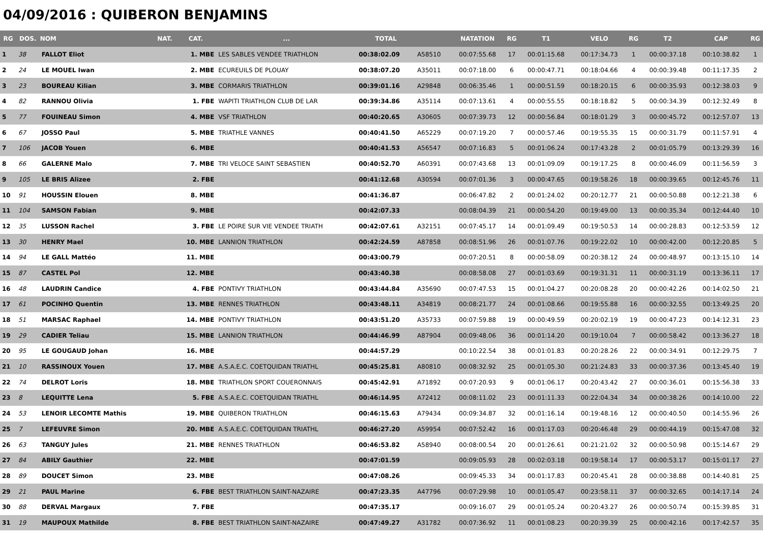04/09/2016 : QUIBERON BENJAMINS
| RG | DOS. | NOM | NAT. | CAT. | ... | TOTAL | | NATATION | RG | T1 | VELO | RG | T2 | CAP | RG |
| --- | --- | --- | --- | --- | --- | --- | --- | --- | --- | --- | --- | --- | --- | --- | --- |
| 1 | 38 | FALLOT Eliot | | 1. MBE | LES SABLES VENDEE TRIATHLON | 00:38:02.09 | A58510 | 00:07:55.68 | 17 | 00:01:15.68 | 00:17:34.73 | 1 | 00:00:37.18 | 00:10:38.82 | 1 |
| 2 | 24 | LE MOUEL Iwan | | 2. MBE | ECUREUILS DE PLOUAY | 00:38:07.20 | A35011 | 00:07:18.00 | 6 | 00:00:47.71 | 00:18:04.66 | 4 | 00:00:39.48 | 00:11:17.35 | 2 |
| 3 | 23 | BOUREAU Kilian | | 3. MBE | CORMARIS TRIATHLON | 00:39:01.16 | A29848 | 00:06:35.46 | 1 | 00:00:51.59 | 00:18:20.15 | 6 | 00:00:35.93 | 00:12:38.03 | 9 |
| 4 | 82 | RANNOU Olivia | | 1. FBE | WAPITI TRIATHLON CLUB DE LAR | 00:39:34.86 | A35114 | 00:07:13.61 | 4 | 00:00:55.55 | 00:18:18.82 | 5 | 00:00:34.39 | 00:12:32.49 | 8 |
| 5 | 77 | FOUINEAU Simon | | 4. MBE | VSF TRIATHLON | 00:40:20.65 | A30605 | 00:07:39.73 | 12 | 00:00:56.84 | 00:18:01.29 | 3 | 00:00:45.72 | 00:12:57.07 | 13 |
| 6 | 67 | JOSSO Paul | | 5. MBE | TRIATHLE VANNES | 00:40:41.50 | A65229 | 00:07:19.20 | 7 | 00:00:57.46 | 00:19:55.35 | 15 | 00:00:31.79 | 00:11:57.91 | 4 |
| 7 | 106 | JACOB Youen | | 6. MBE | | 00:40:41.53 | A56547 | 00:07:16.83 | 5 | 00:01:06.24 | 00:17:43.28 | 2 | 00:01:05.79 | 00:13:29.39 | 16 |
| 8 | 66 | GALERNE Malo | | 7. MBE | TRI VELOCE SAINT SEBASTIEN | 00:40:52.70 | A60391 | 00:07:43.68 | 13 | 00:01:09.09 | 00:19:17.25 | 8 | 00:00:46.09 | 00:11:56.59 | 3 |
| 9 | 105 | LE BRIS Alizee | | 2. FBE | | 00:41:12.68 | A30594 | 00:07:01.36 | 3 | 00:00:47.65 | 00:19:58.26 | 18 | 00:00:39.65 | 00:12:45.76 | 11 |
| 10 | 91 | HOUSSIN Elouen | | 8. MBE | | 00:41:36.87 | | 00:06:47.82 | 2 | 00:01:24.02 | 00:20:12.77 | 21 | 00:00:50.88 | 00:12:21.38 | 6 |
| 11 | 104 | SAMSON Fabian | | 9. MBE | | 00:42:07.33 | | 00:08:04.39 | 21 | 00:00:54.20 | 00:19:49.00 | 13 | 00:00:35.34 | 00:12:44.40 | 10 |
| 12 | 35 | LUSSON Rachel | | 3. FBE | LE POIRE SUR VIE VENDEE TRIATH | 00:42:07.61 | A32151 | 00:07:45.17 | 14 | 00:01:09.49 | 00:19:50.53 | 14 | 00:00:28.83 | 00:12:53.59 | 12 |
| 13 | 30 | HENRY Mael | | 10. MBE | LANNION TRIATHLON | 00:42:24.59 | A87858 | 00:08:51.96 | 26 | 00:01:07.76 | 00:19:22.02 | 10 | 00:00:42.00 | 00:12:20.85 | 5 |
| 14 | 94 | LE GALL Mattéo | | 11. MBE | | 00:43:00.79 | | 00:07:20.51 | 8 | 00:00:58.09 | 00:20:38.12 | 24 | 00:00:48.97 | 00:13:15.10 | 14 |
| 15 | 87 | CASTEL Pol | | 12. MBE | | 00:43:40.38 | | 00:08:58.08 | 27 | 00:01:03.69 | 00:19:31.31 | 11 | 00:00:31.19 | 00:13:36.11 | 17 |
| 16 | 48 | LAUDRIN Candice | | 4. FBE | PONTIVY TRIATHLON | 00:43:44.84 | A35690 | 00:07:47.53 | 15 | 00:01:04.27 | 00:20:08.28 | 20 | 00:00:42.26 | 00:14:02.50 | 21 |
| 17 | 61 | POCINHO Quentin | | 13. MBE | RENNES TRIATHLON | 00:43:48.11 | A34819 | 00:08:21.77 | 24 | 00:01:08.66 | 00:19:55.88 | 16 | 00:00:32.55 | 00:13:49.25 | 20 |
| 18 | 51 | MARSAC Raphael | | 14. MBE | PONTIVY TRIATHLON | 00:43:51.20 | A35733 | 00:07:59.88 | 19 | 00:00:49.59 | 00:20:02.19 | 19 | 00:00:47.23 | 00:14:12.31 | 23 |
| 19 | 29 | CADIER Teliau | | 15. MBE | LANNION TRIATHLON | 00:44:46.99 | A87904 | 00:09:48.06 | 36 | 00:01:14.20 | 00:19:10.04 | 7 | 00:00:58.42 | 00:13:36.27 | 18 |
| 20 | 95 | LE GOUGAUD Johan | | 16. MBE | | 00:44:57.29 | | 00:10:22.54 | 38 | 00:01:01.83 | 00:20:28.26 | 22 | 00:00:34.91 | 00:12:29.75 | 7 |
| 21 | 10 | RASSINOUX Youen | | 17. MBE | A.S.A.E.C. COETQUIDAN TRIATHL | 00:45:25.81 | A80810 | 00:08:32.92 | 25 | 00:01:05.30 | 00:21:24.83 | 33 | 00:00:37.36 | 00:13:45.40 | 19 |
| 22 | 74 | DELROT Loris | | 18. MBE | TRIATHLON SPORT COUERONNAIS | 00:45:42.91 | A71892 | 00:07:20.93 | 9 | 00:01:06.17 | 00:20:43.42 | 27 | 00:00:36.01 | 00:15:56.38 | 33 |
| 23 | 8 | LEQUITTE Lena | | 5. FBE | A.S.A.E.C. COETQUIDAN TRIATHL | 00:46:14.95 | A72412 | 00:08:11.02 | 23 | 00:01:11.33 | 00:22:04.34 | 34 | 00:00:38.26 | 00:14:10.00 | 22 |
| 24 | 53 | LENOIR LECOMTE Mathis | | 19. MBE | QUIBERON TRIATHLON | 00:46:15.63 | A79434 | 00:09:34.87 | 32 | 00:01:16.14 | 00:19:48.16 | 12 | 00:00:40.50 | 00:14:55.96 | 26 |
| 25 | 7 | LEFEUVRE Simon | | 20. MBE | A.S.A.E.C. COETQUIDAN TRIATHL | 00:46:27.20 | A59954 | 00:07:52.42 | 16 | 00:01:17.03 | 00:20:46.48 | 29 | 00:00:44.19 | 00:15:47.08 | 32 |
| 26 | 63 | TANGUY Jules | | 21. MBE | RENNES TRIATHLON | 00:46:53.82 | A58940 | 00:08:00.54 | 20 | 00:01:26.61 | 00:21:21.02 | 32 | 00:00:50.98 | 00:15:14.67 | 29 |
| 27 | 84 | ABILY Gauthier | | 22. MBE | | 00:47:01.59 | | 00:09:05.93 | 28 | 00:02:03.18 | 00:19:58.14 | 17 | 00:00:53.17 | 00:15:01.17 | 27 |
| 28 | 89 | DOUCET Simon | | 23. MBE | | 00:47:08.26 | | 00:09:45.33 | 34 | 00:01:17.83 | 00:20:45.41 | 28 | 00:00:38.88 | 00:14:40.81 | 25 |
| 29 | 21 | PAUL Marine | | 6. FBE | BEST TRIATHLON SAINT-NAZAIRE | 00:47:23.35 | A47796 | 00:07:29.98 | 10 | 00:01:05.47 | 00:23:58.11 | 37 | 00:00:32.65 | 00:14:17.14 | 24 |
| 30 | 88 | DERVAL Margaux | | 7. FBE | | 00:47:35.17 | | 00:09:16.07 | 29 | 00:01:05.24 | 00:20:43.27 | 26 | 00:00:50.74 | 00:15:39.85 | 31 |
| 31 | 19 | MAUPOUX Mathilde | | 8. FBE | BEST TRIATHLON SAINT-NAZAIRE | 00:47:49.27 | A31782 | 00:07:36.92 | 11 | 00:01:08.23 | 00:20:39.39 | 25 | 00:00:42.16 | 00:17:42.57 | 35 |